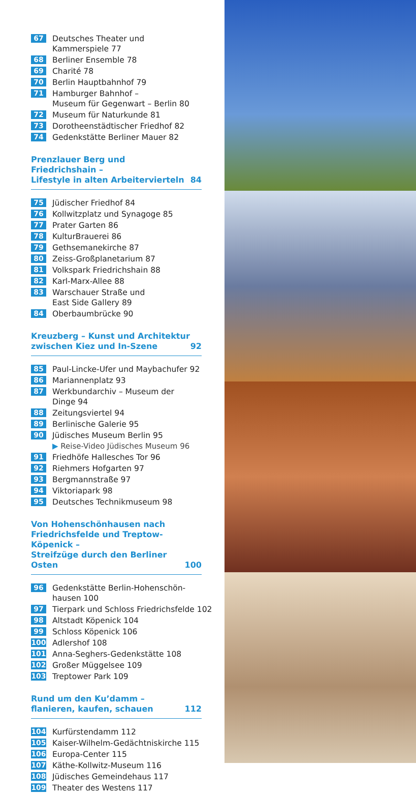67 Deutsches Theater und
Kammerspiele 77
68 Berliner Ensemble 78
69 Charité 78
70 Berlin Hauptbahnhof 79
71 Hamburger Bahnhof –
Museum für Gegenwart – Berlin 80
72 Museum für Naturkunde 81
73 Dorotheenstädtischer Friedhof 82
74 Gedenkstätte Berliner Mauer 82
Prenzlauer Berg und Friedrichshain –
Lifestyle in alten Arbeitervierteln 84
75 Jüdischer Friedhof 84
76 Kollwitzplatz und Synagoge 85
77 Prater Garten 86
78 KulturBrauerei 86
79 Gethsemanekirche 87
80 Zeiss-Großplanetarium 87
81 Volkspark Friedrichshain 88
82 Karl-Marx-Allee 88
83 Warschauer Straße und
East Side Gallery 89
84 Oberbaumbrücke 90
Kreuzberg – Kunst und Architektur
zwischen Kiez und In-Szene 92
85 Paul-Lincke-Ufer und Maybachufer 92
86 Mariannenplatz 93
87 Werkbundarchiv – Museum der
Dinge 94
88 Zeitungsviertel 94
89 Berlinische Galerie 95
90 Jüdisches Museum Berlin 95
▶ Reise-Video Jüdisches Museum 96
91 Friedhöfe Hallesches Tor 96
92 Riehmers Hofgarten 97
93 Bergmannstraße 97
94 Viktoriapark 98
95 Deutsches Technikmuseum 98
Von Hohenschönhausen nach
Friedrichsfelde und Treptow-Köpenick –
Streifzüge durch den Berliner Osten 100
96 Gedenkstätte Berlin-Hohenschön-
hausen 100
97 Tierpark und Schloss Friedrichsfelde 102
98 Altstadt Köpenick 104
99 Schloss Köpenick 106
100 Adlershof 108
101 Anna-Seghers-Gedenkstätte 108
102 Großer Müggelsee 109
103 Treptower Park 109
Rund um den Ku’damm –
flanieren, kaufen, schauen 112
104 Kurfürstendamm 112
105 Kaiser-Wilhelm-Gedächtniskirche 115
106 Europa-Center 115
107 Käthe-Kollwitz-Museum 116
108 Jüdisches Gemeindehaus 117
109 Theater des Westens 117